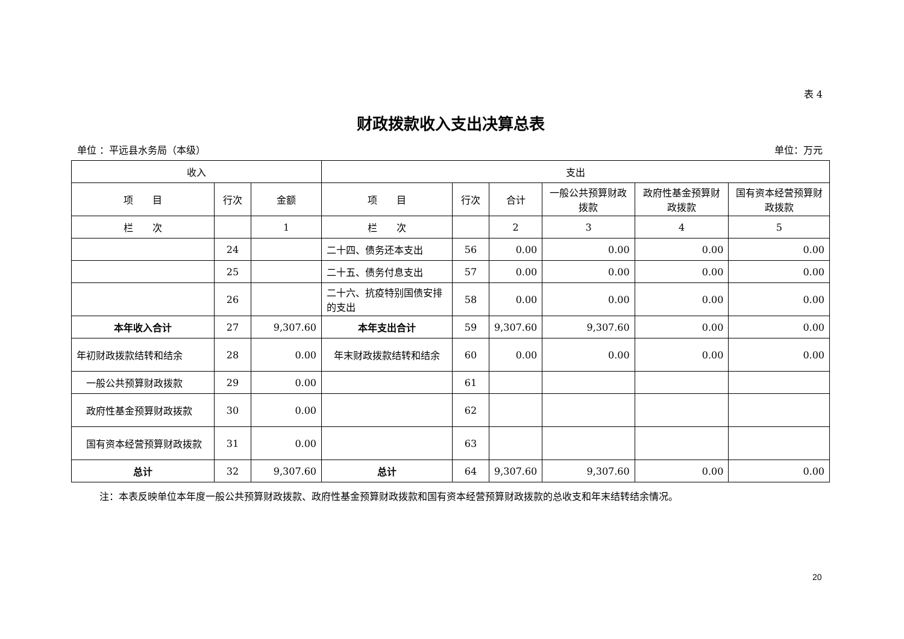表 4
财政拨款收入支出决算总表
单位 ：平远县水务局（本级） 单位：万元
| 收入 | | | 支出 | | | | | |
| --- | --- | --- | --- | --- | --- | --- | --- | --- |
| 项 目 | 行次 | 金额 | 项 目 | 行次 | 合计 | 一般公共预算财政拨款 | 政府性基金预算财政拨款 | 国有资本经营预算财政拨款 |
| 栏 次 | | 1 | 栏 次 | | 2 | 3 | 4 | 5 |
| | 24 | | 二十四、债务还本支出 | 56 | 0.00 | 0.00 | 0.00 | 0.00 |
| | 25 | | 二十五、债务付息支出 | 57 | 0.00 | 0.00 | 0.00 | 0.00 |
| | 26 | | 二十六、抗疫特别国债安排的支出 | 58 | 0.00 | 0.00 | 0.00 | 0.00 |
| 本年收入合计 | 27 | 9,307.60 | 本年支出合计 | 59 | 9,307.60 | 9,307.60 | 0.00 | 0.00 |
| 年初财政拨款结转和结余 | 28 | 0.00 | 年末财政拨款结转和结余 | 60 | 0.00 | 0.00 | 0.00 | 0.00 |
| 一般公共预算财政拨款 | 29 | 0.00 | | 61 | | | | |
| 政府性基金预算财政拨款 | 30 | 0.00 | | 62 | | | | |
| 国有资本经营预算财政拨款 | 31 | 0.00 | | 63 | | | | |
| 总计 | 32 | 9,307.60 | 总计 | 64 | 9,307.60 | 9,307.60 | 0.00 | 0.00 |
注：本表反映单位本年度一般公共预算财政拨款、政府性基金预算财政拨款和国有资本经营预算财政拨款的总收支和年末结转结余情况。
20